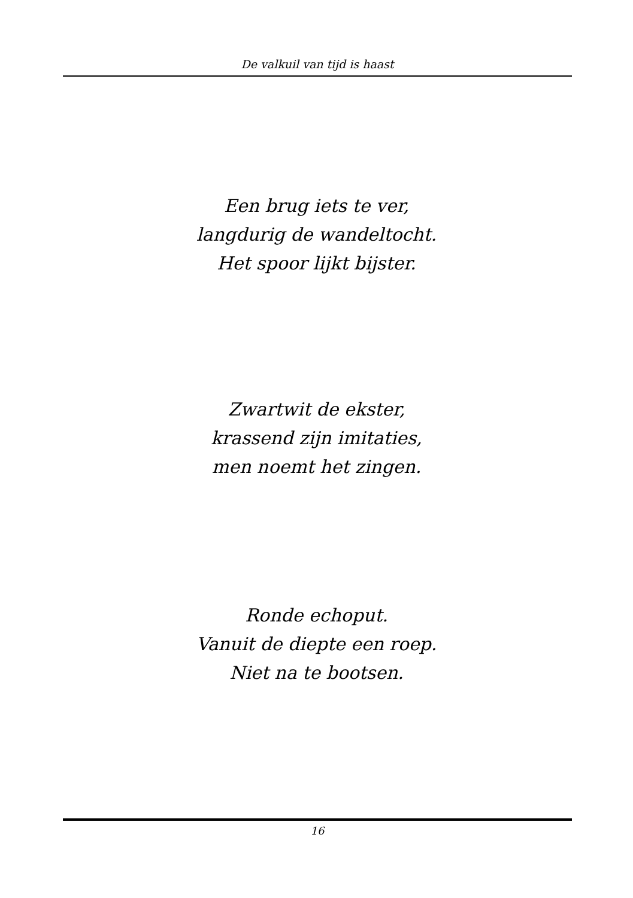De valkuil van tijd is haast
Een brug iets te ver,
langdurig de wandeltocht.
Het spoor lijkt bijster.
Zwartwit de ekster,
krassend zijn imitaties,
men noemt het zingen.
Ronde echoput.
Vanuit de diepte een roep.
Niet na te bootsen.
16